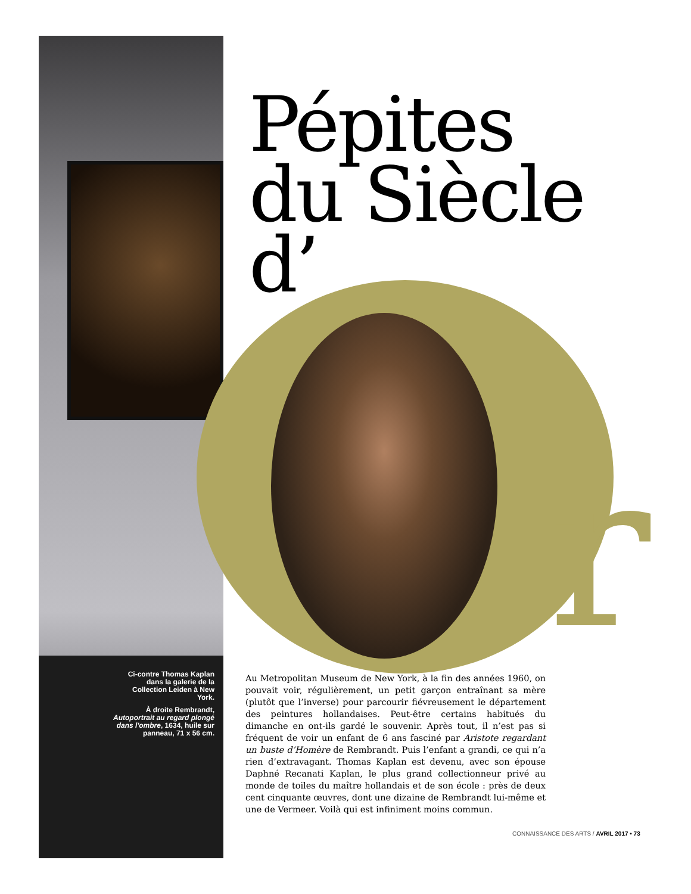Ci-contre Thomas Kaplan dans la galerie de la Collection Leiden à New York.
À droite Rembrandt, Autoportrait au regard plongé dans l'ombre, 1634, huile sur panneau, 71 x 56 cm.
r
Pépites
du Siècle
d’
Au Metropolitan Museum de New York, à la fin des années 1960, on pouvait voir, régulièrement, un petit garçon entraînant sa mère (plutôt que l’inverse) pour parcourir fiévreusement le département des peintures hollandaises. Peut-être certains habitués du dimanche en ont-ils gardé le souvenir. Après tout, il n’est pas si fréquent de voir un enfant de 6 ans fasciné par Aristote regardant un buste d’Homère de Rembrandt. Puis l’enfant a grandi, ce qui n’a rien d’extravagant. Thomas Kaplan est devenu, avec son épouse Daphné Recanati Kaplan, le plus grand collectionneur privé au monde de toiles du maître hollandais et de son école : près de deux cent cinquante œuvres, dont une dizaine de Rembrandt lui-même et une de Vermeer. Voilà qui est infiniment moins commun.
CONNAISSANCE DES ARTS / AVRIL 2017 • 73